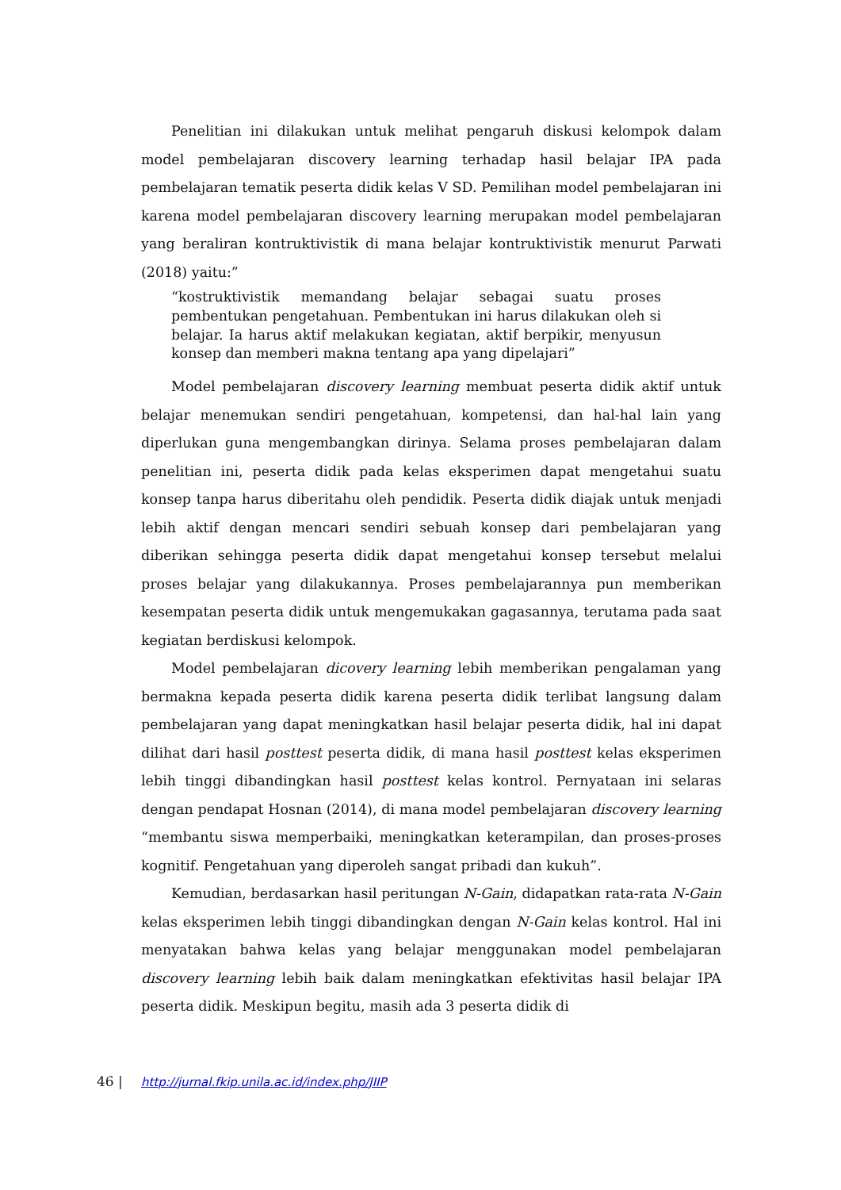Penelitian ini dilakukan untuk melihat pengaruh diskusi kelompok dalam model pembelajaran discovery learning terhadap hasil belajar IPA pada pembelajaran tematik peserta didik kelas V SD. Pemilihan model pembelajaran ini karena model pembelajaran discovery learning merupakan model pembelajaran yang beraliran kontruktivistik di mana belajar kontruktivistik menurut Parwati (2018) yaitu:”
“kostruktivistik memandang belajar sebagai suatu proses pembentukan pengetahuan. Pembentukan ini harus dilakukan oleh si belajar. Ia harus aktif melakukan kegiatan, aktif berpikir, menyusun konsep dan memberi makna tentang apa yang dipelajari”
Model pembelajaran discovery learning membuat peserta didik aktif untuk belajar menemukan sendiri pengetahuan, kompetensi, dan hal-hal lain yang diperlukan guna mengembangkan dirinya. Selama proses pembelajaran dalam penelitian ini, peserta didik pada kelas eksperimen dapat mengetahui suatu konsep tanpa harus diberitahu oleh pendidik. Peserta didik diajak untuk menjadi lebih aktif dengan mencari sendiri sebuah konsep dari pembelajaran yang diberikan sehingga peserta didik dapat mengetahui konsep tersebut melalui proses belajar yang dilakukannya. Proses pembelajarannya pun memberikan kesempatan peserta didik untuk mengemukakan gagasannya, terutama pada saat kegiatan berdiskusi kelompok.
Model pembelajaran dicovery learning lebih memberikan pengalaman yang bermakna kepada peserta didik karena peserta didik terlibat langsung dalam pembelajaran yang dapat meningkatkan hasil belajar peserta didik, hal ini dapat dilihat dari hasil posttest peserta didik, di mana hasil posttest kelas eksperimen lebih tinggi dibandingkan hasil posttest kelas kontrol. Pernyataan ini selaras dengan pendapat Hosnan (2014), di mana model pembelajaran discovery learning “membantu siswa memperbaiki, meningkatkan keterampilan, dan proses-proses kognitif. Pengetahuan yang diperoleh sangat pribadi dan kukuh”.
Kemudian, berdasarkan hasil peritungan N-Gain, didapatkan rata-rata N-Gain kelas eksperimen lebih tinggi dibandingkan dengan N-Gain kelas kontrol. Hal ini menyatakan bahwa kelas yang belajar menggunakan model pembelajaran discovery learning lebih baik dalam meningkatkan efektivitas hasil belajar IPA peserta didik. Meskipun begitu, masih ada 3 peserta didik di
46 | http://jurnal.fkip.unila.ac.id/index.php/JIIP